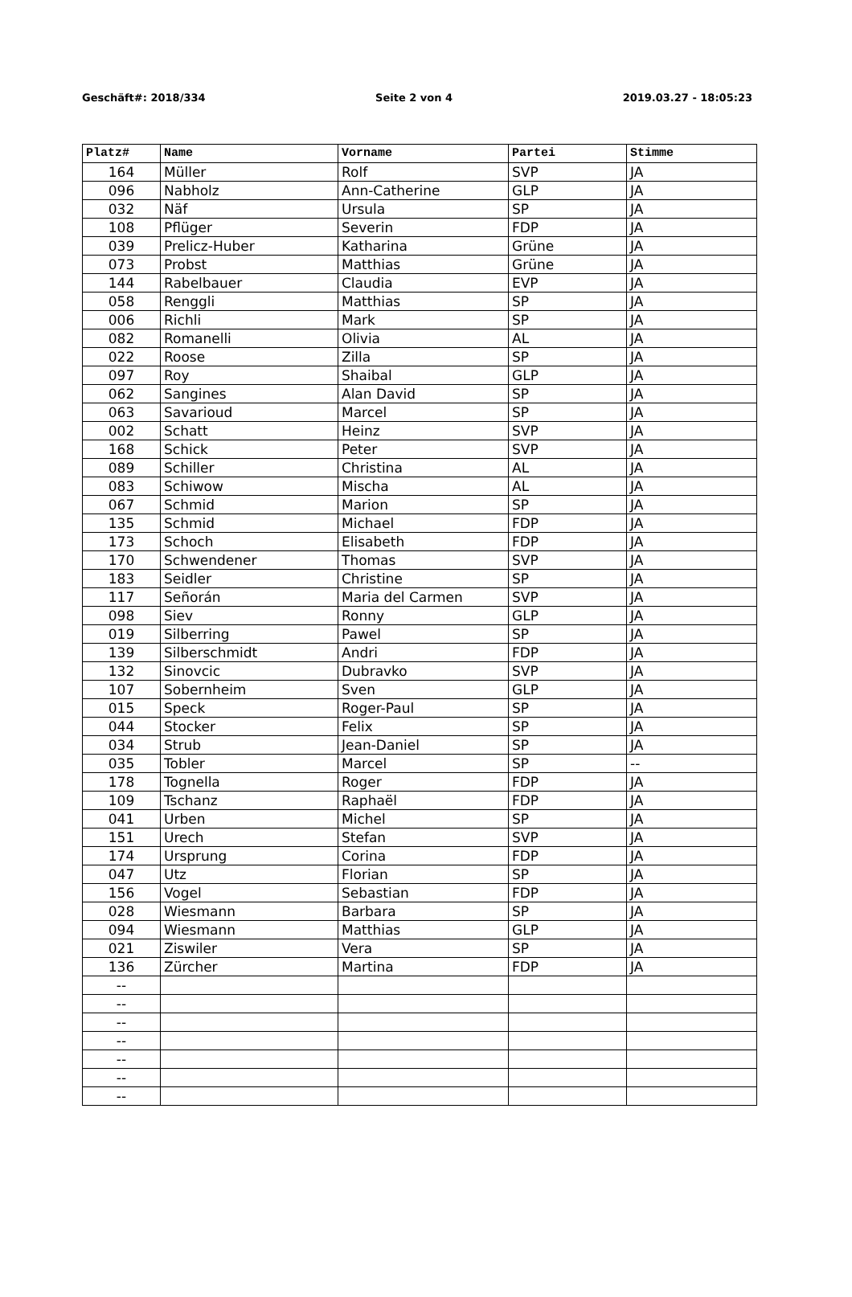Geschäft#: 2018/334 Seite 2 von 4 2019.03.27 - 18:05:23
| Platz# | Name | Vorname | Partei | Stimme |
| --- | --- | --- | --- | --- |
| 164 | Müller | Rolf | SVP | JA |
| 096 | Nabholz | Ann-Catherine | GLP | JA |
| 032 | Näf | Ursula | SP | JA |
| 108 | Pflüger | Severin | FDP | JA |
| 039 | Prelicz-Huber | Katharina | Grüne | JA |
| 073 | Probst | Matthias | Grüne | JA |
| 144 | Rabelbauer | Claudia | EVP | JA |
| 058 | Renggli | Matthias | SP | JA |
| 006 | Richli | Mark | SP | JA |
| 082 | Romanelli | Olivia | AL | JA |
| 022 | Roose | Zilla | SP | JA |
| 097 | Roy | Shaibal | GLP | JA |
| 062 | Sangines | Alan David | SP | JA |
| 063 | Savarioud | Marcel | SP | JA |
| 002 | Schatt | Heinz | SVP | JA |
| 168 | Schick | Peter | SVP | JA |
| 089 | Schiller | Christina | AL | JA |
| 083 | Schiwow | Mischa | AL | JA |
| 067 | Schmid | Marion | SP | JA |
| 135 | Schmid | Michael | FDP | JA |
| 173 | Schoch | Elisabeth | FDP | JA |
| 170 | Schwendener | Thomas | SVP | JA |
| 183 | Seidler | Christine | SP | JA |
| 117 | Señorán | Maria del Carmen | SVP | JA |
| 098 | Siev | Ronny | GLP | JA |
| 019 | Silberring | Pawel | SP | JA |
| 139 | Silberschmidt | Andri | FDP | JA |
| 132 | Sinovcic | Dubravko | SVP | JA |
| 107 | Sobernheim | Sven | GLP | JA |
| 015 | Speck | Roger-Paul | SP | JA |
| 044 | Stocker | Felix | SP | JA |
| 034 | Strub | Jean-Daniel | SP | JA |
| 035 | Tobler | Marcel | SP | -- |
| 178 | Tognella | Roger | FDP | JA |
| 109 | Tschanz | Raphaël | FDP | JA |
| 041 | Urben | Michel | SP | JA |
| 151 | Urech | Stefan | SVP | JA |
| 174 | Ursprung | Corina | FDP | JA |
| 047 | Utz | Florian | SP | JA |
| 156 | Vogel | Sebastian | FDP | JA |
| 028 | Wiesmann | Barbara | SP | JA |
| 094 | Wiesmann | Matthias | GLP | JA |
| 021 | Ziswiler | Vera | SP | JA |
| 136 | Zürcher | Martina | FDP | JA |
| -- | | | | |
| -- | | | | |
| -- | | | | |
| -- | | | | |
| -- | | | | |
| -- | | | | |
| -- | | | | |